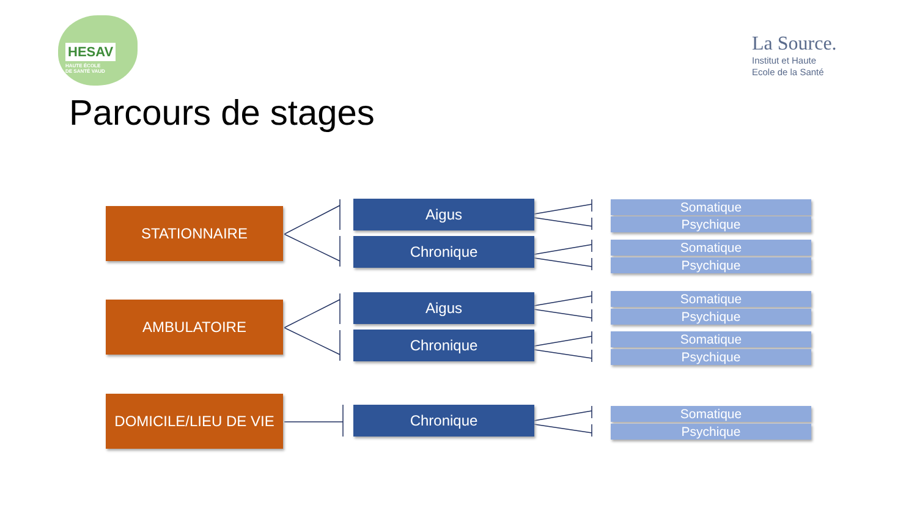HESAV
HAUTE ÉCOLE
DE SANTÉ VAUD
La Source.
Institut et Haute
Ecole de la Santé
Parcours de stages
STATIONNAIRE
AMBULATOIRE
DOMICILE/LIEU DE VIE
Aigus
Chronique
Aigus
Chronique
Chronique
Somatique
Psychique
Somatique
Psychique
Somatique
Psychique
Somatique
Psychique
Somatique
Psychique